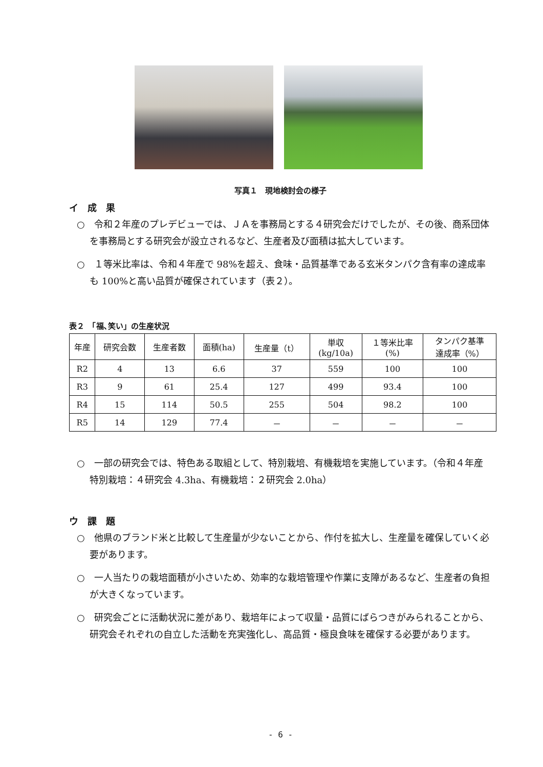写真１　現地検討会の様子
イ　成　果
○　令和２年産のプレデビューでは、ＪＡを事務局とする４研究会だけでしたが、その後、商系団体を事務局とする研究会が設立されるなど、生産者及び面積は拡大しています。
○　１等米比率は、令和４年産で 98%を超え、食味・品質基準である玄米タンパク含有率の達成率も 100%と高い品質が確保されています（表２）。
表２　「福､笑い」の生産状況
| 年産 | 研究会数 | 生産者数 | 面積(ha) | 生産量（t） | 単収 (kg/10a) | １等米比率 (%) | タンパク基準 達成率（%） |
| --- | --- | --- | --- | --- | --- | --- | --- |
| R2 | 4 | 13 | 6.6 | 37 | 559 | 100 | 100 |
| R3 | 9 | 61 | 25.4 | 127 | 499 | 93.4 | 100 |
| R4 | 15 | 114 | 50.5 | 255 | 504 | 98.2 | 100 |
| R5 | 14 | 129 | 77.4 | － | － | － | － |
○　一部の研究会では、特色ある取組として、特別栽培、有機栽培を実施しています。（令和４年産　特別栽培：４研究会 4.3ha、有機栽培：２研究会 2.0ha）
ウ　課　題
○　他県のブランド米と比較して生産量が少ないことから、作付を拡大し、生産量を確保していく必要があります。
○　一人当たりの栽培面積が小さいため、効率的な栽培管理や作業に支障があるなど、生産者の負担が大きくなっています。
○　研究会ごとに活動状況に差があり、栽培年によって収量・品質にばらつきがみられることから、研究会それぞれの自立した活動を充実強化し、高品質・極良食味を確保する必要があります。
- 6 -